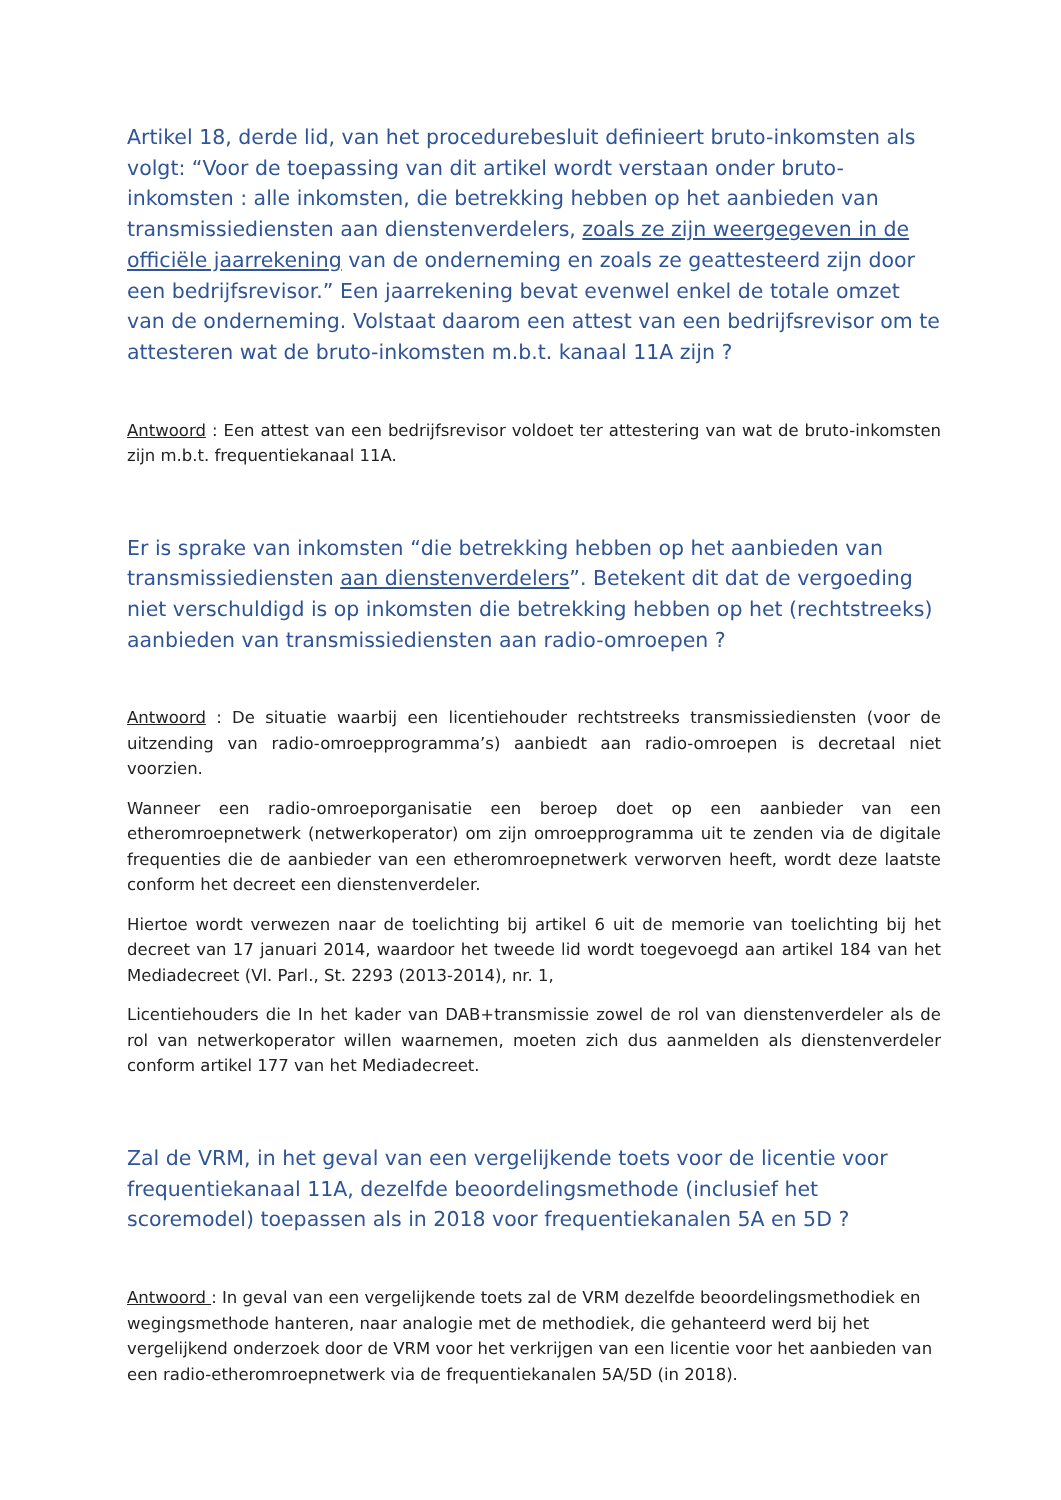Artikel 18, derde lid, van het procedurebesluit definieert bruto-inkomsten als volgt: “Voor de toepassing van dit artikel wordt verstaan onder bruto-inkomsten : alle inkomsten, die betrekking hebben op het aanbieden van transmissiediensten aan dienstenverdelers, zoals ze zijn weergegeven in de officiële jaarrekening van de onderneming en zoals ze geattesteerd zijn door een bedrijfsrevisor.” Een jaarrekening bevat evenwel enkel de totale omzet van de onderneming. Volstaat daarom een attest van een bedrijfsrevisor om te attesteren wat de bruto-inkomsten m.b.t. kanaal 11A zijn ?
Antwoord : Een attest van een bedrijfsrevisor voldoet ter attestering van wat de bruto-inkomsten zijn m.b.t. frequentiekanaal 11A.
Er is sprake van inkomsten “die betrekking hebben op het aanbieden van transmissiediensten aan dienstenverdelers”. Betekent dit dat de vergoeding niet verschuldigd is op inkomsten die betrekking hebben op het (rechtstreeks) aanbieden van transmissiediensten aan radio-omroepen ?
Antwoord : De situatie waarbij een licentiehouder rechtstreeks transmissiediensten (voor de uitzending van radio-omroepprogramma’s) aanbiedt aan radio-omroepen is decretaal niet voorzien.
Wanneer een radio-omroeporganisatie een beroep doet op een aanbieder van een etheromroepnetwerk (netwerkoperator) om zijn omroepprogramma uit te zenden via de digitale frequenties die de aanbieder van een etheromroepnetwerk verworven heeft, wordt deze laatste conform het decreet een dienstenverdeler.
Hiertoe wordt verwezen naar de toelichting bij artikel 6 uit de memorie van toelichting bij het decreet van 17 januari 2014, waardoor het tweede lid wordt toegevoegd aan artikel 184 van het Mediadecreet (Vl. Parl., St. 2293 (2013-2014), nr. 1,
Licentiehouders die In het kader van DAB+transmissie zowel de rol van dienstenverdeler als de rol van netwerkoperator willen waarnemen, moeten zich dus aanmelden als dienstenverdeler conform artikel 177 van het Mediadecreet.
Zal de VRM, in het geval van een vergelijkende toets voor de licentie voor frequentiekanaal 11A, dezelfde beoordelingsmethode (inclusief het scoremodel) toepassen als in 2018 voor frequentiekanalen 5A en 5D ?
Antwoord : In geval van een vergelijkende toets zal de VRM dezelfde beoordelingsmethodiek en wegingsmethode hanteren, naar analogie met de methodiek, die gehanteerd werd bij het vergelijkend onderzoek door de VRM voor het verkrijgen van een licentie voor het aanbieden van een radio-etheromroepnetwerk via de frequentiekanalen 5A/5D (in 2018).